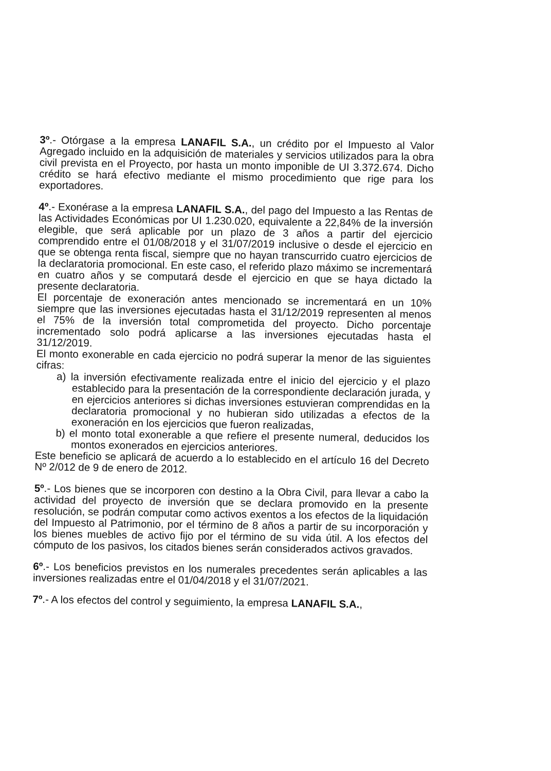3º.- Otórgase a la empresa LANAFIL S.A., un crédito por el Impuesto al Valor Agregado incluido en la adquisición de materiales y servicios utilizados para la obra civil prevista en el Proyecto, por hasta un monto imponible de UI 3.372.674. Dicho crédito se hará efectivo mediante el mismo procedimiento que rige para los exportadores.
4º.- Exonérase a la empresa LANAFIL S.A., del pago del Impuesto a las Rentas de las Actividades Económicas por UI 1.230.020, equivalente a 22,84% de la inversión elegible, que será aplicable por un plazo de 3 años a partir del ejercicio comprendido entre el 01/08/2018 y el 31/07/2019 inclusive o desde el ejercicio en que se obtenga renta fiscal, siempre que no hayan transcurrido cuatro ejercicios de la declaratoria promocional. En este caso, el referido plazo máximo se incrementará en cuatro años y se computará desde el ejercicio en que se haya dictado la presente declaratoria.
El porcentaje de exoneración antes mencionado se incrementará en un 10% siempre que las inversiones ejecutadas hasta el 31/12/2019 representen al menos el 75% de la inversión total comprometida del proyecto. Dicho porcentaje incrementado solo podrá aplicarse a las inversiones ejecutadas hasta el 31/12/2019.
El monto exonerable en cada ejercicio no podrá superar la menor de las siguientes cifras:
a) la inversión efectivamente realizada entre el inicio del ejercicio y el plazo establecido para la presentación de la correspondiente declaración jurada, y en ejercicios anteriores si dichas inversiones estuvieran comprendidas en la declaratoria promocional y no hubieran sido utilizadas a efectos de la exoneración en los ejercicios que fueron realizadas,
b) el monto total exonerable a que refiere el presente numeral, deducidos los montos exonerados en ejercicios anteriores.
Este beneficio se aplicará de acuerdo a lo establecido en el artículo 16 del Decreto Nº 2/012 de 9 de enero de 2012.
5º.- Los bienes que se incorporen con destino a la Obra Civil, para llevar a cabo la actividad del proyecto de inversión que se declara promovido en la presente resolución, se podrán computar como activos exentos a los efectos de la liquidación del Impuesto al Patrimonio, por el término de 8 años a partir de su incorporación y los bienes muebles de activo fijo por el término de su vida útil. A los efectos del cómputo de los pasivos, los citados bienes serán considerados activos gravados.
6º.- Los beneficios previstos en los numerales precedentes serán aplicables a las inversiones realizadas entre el 01/04/2018 y el 31/07/2021.
7º.- A los efectos del control y seguimiento, la empresa LANAFIL S.A.,